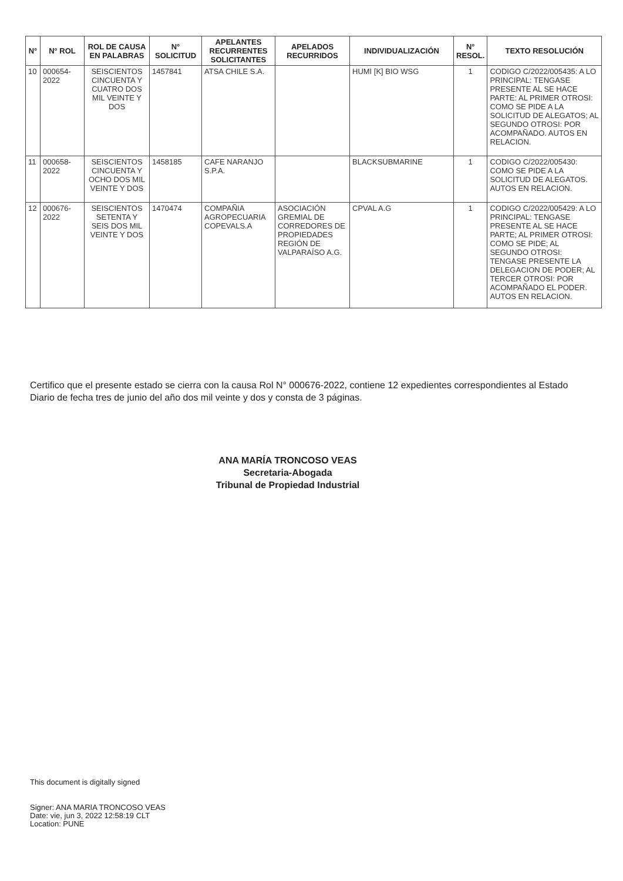| N° | N° ROL | ROL DE CAUSA EN PALABRAS | N° SOLICITUD | APELANTES RECURRENTES SOLICITANTES | APELADOS RECURRIDOS | INDIVIDUALIZACIÓN | N° RESOL. | TEXTO RESOLUCIÓN |
| --- | --- | --- | --- | --- | --- | --- | --- | --- |
| 10 | 000654-2022 | SEISCIENTOS CINCUENTA Y CUATRO DOS MIL VEINTE Y DOS | 1457841 | ATSA CHILE S.A. | | HUMI [K] BIO WSG | 1 | CODIGO C/2022/005435: A LO PRINCIPAL: TENGASE PRESENTE AL SE HACE PARTE: AL PRIMER OTROSI: COMO SE PIDE A LA SOLICITUD DE ALEGATOS; AL SEGUNDO OTROSI: POR ACOMPAÑADO. AUTOS EN RELACION. |
| 11 | 000658-2022 | SEISCIENTOS CINCUENTA Y OCHO DOS MIL VEINTE Y DOS | 1458185 | CAFE NARANJO S.P.A. | | BLACKSUBMARINE | 1 | CODIGO C/2022/005430: COMO SE PIDE A LA SOLICITUD DE ALEGATOS. AUTOS EN RELACION. |
| 12 | 000676-2022 | SEISCIENTOS SETENTA Y SEIS DOS MIL VEINTE Y DOS | 1470474 | COMPAÑIA AGROPECUARIA COPEVALS.A | ASOCIACIÓN GREMIAL DE CORREDORES DE PROPIEDADES REGIÓN DE VALPARAÍSO A.G. | CPVAL A.G | 1 | CODIGO C/2022/005429: A LO PRINCIPAL: TENGASE PRESENTE AL SE HACE PARTE; AL PRIMER OTROSI: COMO SE PIDE; AL SEGUNDO OTROSI: TENGASE PRESENTE LA DELEGACION DE PODER; AL TERCER OTROSI: POR ACOMPAÑADO EL PODER. AUTOS EN RELACION. |
Certifico que el presente estado se cierra con la causa Rol N° 000676-2022, contiene 12 expedientes correspondientes al Estado Diario de fecha tres de junio del año dos mil veinte y dos y consta de 3 páginas.
ANA MARÍA TRONCOSO VEAS
Secretaria-Abogada
Tribunal de Propiedad Industrial
This document is digitally signed
Signer: ANA MARIA TRONCOSO VEAS
Date: vie, jun 3, 2022 12:58:19 CLT
Location: PUNE